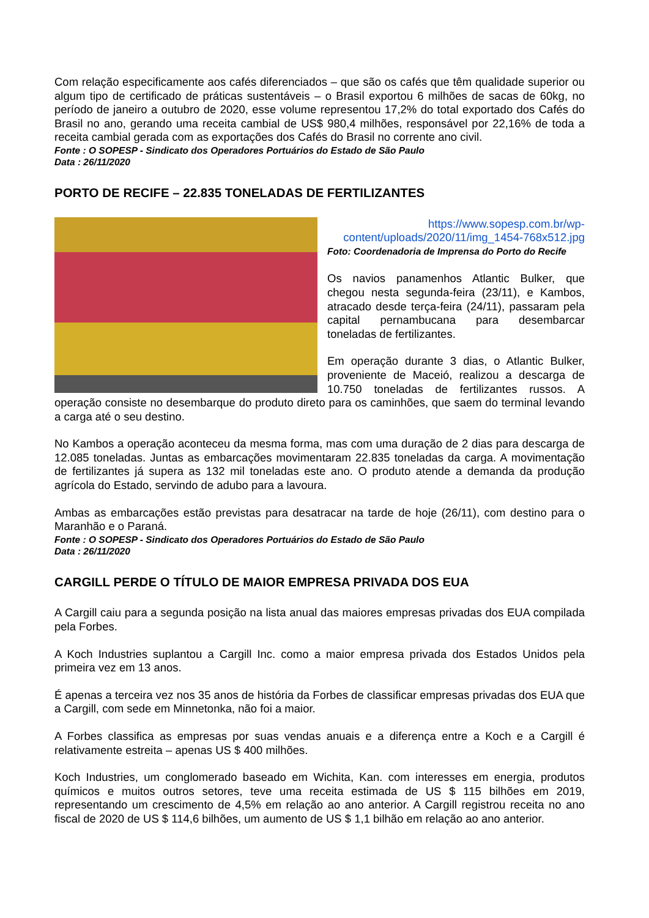Com relação especificamente aos cafés diferenciados – que são os cafés que têm qualidade superior ou algum tipo de certificado de práticas sustentáveis – o Brasil exportou 6 milhões de sacas de 60kg, no período de janeiro a outubro de 2020, esse volume representou 17,2% do total exportado dos Cafés do Brasil no ano, gerando uma receita cambial de US$ 980,4 milhões, responsável por 22,16% de toda a receita cambial gerada com as exportações dos Cafés do Brasil no corrente ano civil.
Fonte : O SOPESP - Sindicato dos Operadores Portuários do Estado de São Paulo
Data : 26/11/2020
PORTO DE RECIFE – 22.835 TONELADAS DE FERTILIZANTES
https://www.sopesp.com.br/wp-content/uploads/2020/11/img_1454-768x512.jpg
Foto: Coordenadoria de Imprensa do Porto do Recife
Os navios panamenhos Atlantic Bulker, que chegou nesta segunda-feira (23/11), e Kambos, atracado desde terça-feira (24/11), passaram pela capital pernambucana para desembarcar toneladas de fertilizantes.
Em operação durante 3 dias, o Atlantic Bulker, proveniente de Maceió, realizou a descarga de 10.750 toneladas de fertilizantes russos. A operação consiste no desembarque do produto direto para os caminhões, que saem do terminal levando a carga até o seu destino.
No Kambos a operação aconteceu da mesma forma, mas com uma duração de 2 dias para descarga de 12.085 toneladas. Juntas as embarcações movimentaram 22.835 toneladas da carga. A movimentação de fertilizantes já supera as 132 mil toneladas este ano. O produto atende a demanda da produção agrícola do Estado, servindo de adubo para a lavoura.
Ambas as embarcações estão previstas para desatracar na tarde de hoje (26/11), com destino para o Maranhão e o Paraná.
Fonte : O SOPESP - Sindicato dos Operadores Portuários do Estado de São Paulo
Data : 26/11/2020
CARGILL PERDE O TÍTULO DE MAIOR EMPRESA PRIVADA DOS EUA
A Cargill caiu para a segunda posição na lista anual das maiores empresas privadas dos EUA compilada pela Forbes.
A Koch Industries suplantou a Cargill Inc. como a maior empresa privada dos Estados Unidos pela primeira vez em 13 anos.
É apenas a terceira vez nos 35 anos de história da Forbes de classificar empresas privadas dos EUA que a Cargill, com sede em Minnetonka, não foi a maior.
A Forbes classifica as empresas por suas vendas anuais e a diferença entre a Koch e a Cargill é relativamente estreita – apenas US $ 400 milhões.
Koch Industries, um conglomerado baseado em Wichita, Kan. com interesses em energia, produtos químicos e muitos outros setores, teve uma receita estimada de US $ 115 bilhões em 2019, representando um crescimento de 4,5% em relação ao ano anterior. A Cargill registrou receita no ano fiscal de 2020 de US $ 114,6 bilhões, um aumento de US $ 1,1 bilhão em relação ao ano anterior.